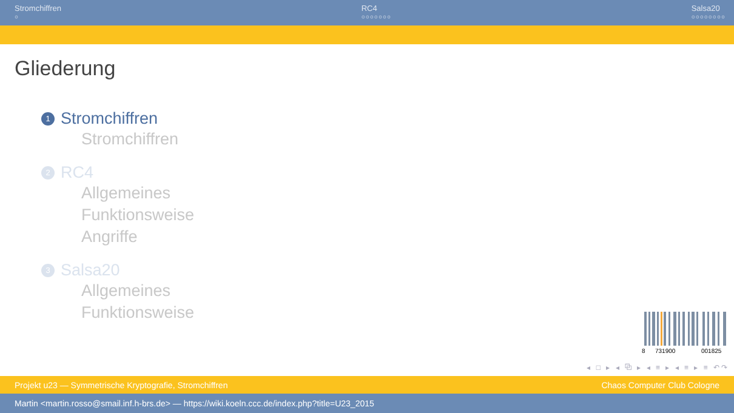Stromchiffren
○
RC4
○○○○○○○
Salsa20
○○○○○○○○
Gliederung
1 Stromchiffren
Stromchiffren
2 RC4
Allgemeines
Funktionsweise
Angriffe
3 Salsa20
Allgemeines
Funktionsweise
8
731900
001825
◂ □ ▸ ◂ ⧉ ▸ ◂ ≡ ▸ ◂ ≡ ▸ ≡ ↶↷
Projekt u23 — Symmetrische Kryptografie, Stromchiffren Chaos Computer Club Cologne
Martin <martin.rosso@smail.inf.h-brs.de> — https://wiki.koeln.ccc.de/index.php?title=U23_2015